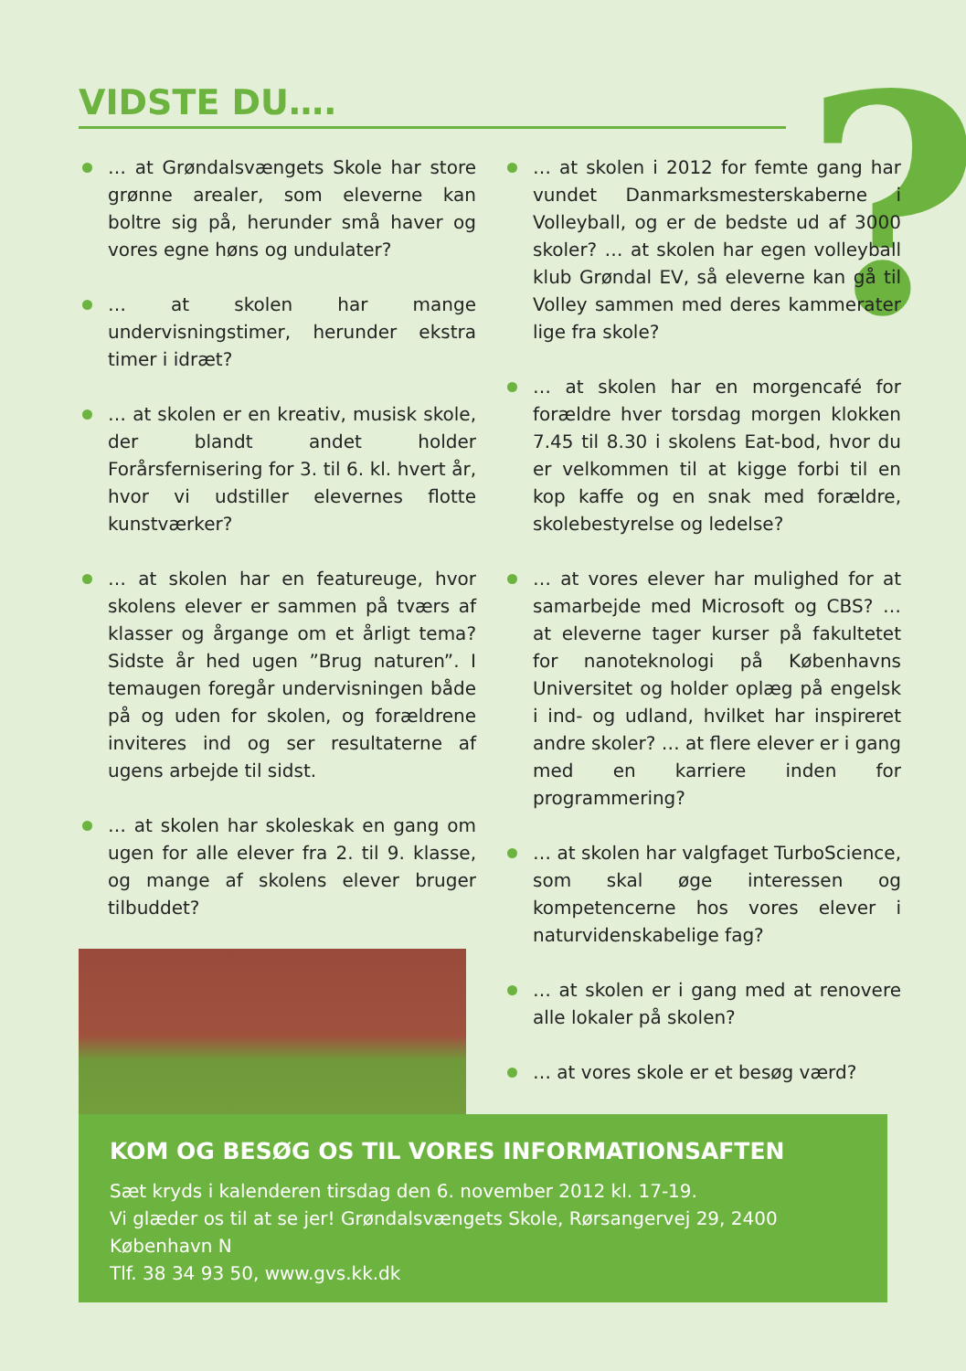VIDSTE DU…. ?
… at Grøndalsvængets Skole har store grønne arealer, som eleverne kan boltre sig på, herunder små haver og vores egne høns og undulater?
… at skolen har mange undervisningstimer, herunder ekstra timer i idræt?
… at skolen er en kreativ, musisk skole, der blandt andet holder Forårsfernisering for 3. til 6. kl. hvert år, hvor vi udstiller elevernes flotte kunstværker?
… at skolen har en featureuge, hvor skolens elever er sammen på tværs af klasser og årgange om et årligt tema? Sidste år hed ugen ”Brug naturen”. I temaugen foregår undervisningen både på og uden for skolen, og forældrene inviteres ind og ser resultaterne af ugens arbejde til sidst.
… at skolen har skoleskak en gang om ugen for alle elever fra 2. til 9. klasse, og mange af skolens elever bruger tilbuddet?
… at skolen i 2012 for femte gang har vundet Danmarksmesterskaberne i Volleyball, og er de bedste ud af 3000 skoler? … at skolen har egen volleyball klub Grøndal EV, så eleverne kan gå til Volley sammen med deres kammerater lige fra skole?
… at skolen har en morgencafé for forældre hver torsdag morgen klokken 7.45 til 8.30 i skolens Eat-bod, hvor du er velkommen til at kigge forbi til en kop kaffe og en snak med forældre, skolebestyrelse og ledelse?
… at vores elever har mulighed for at samarbejde med Microsoft og CBS? … at eleverne tager kurser på fakultetet for nanoteknologi på Københavns Universitet og holder oplæg på engelsk i ind- og udland, hvilket har inspireret andre skoler? … at flere elever er i gang med en karriere inden for programmering?
… at skolen har valgfaget TurboScience, som skal øge interessen og kompetencerne hos vores elever i naturvidenskabelige fag?
… at skolen er i gang med at renovere alle lokaler på skolen?
… at vores skole er et besøg værd?
KOM OG BESØG OS TIL VORES INFORMATIONSAFTEN
Sæt kryds i kalenderen tirsdag den 6. november 2012 kl. 17-19.
Vi glæder os til at se jer! Grøndalsvængets Skole, Rørsangervej 29, 2400 København N
Tlf. 38 34 93 50, www.gvs.kk.dk